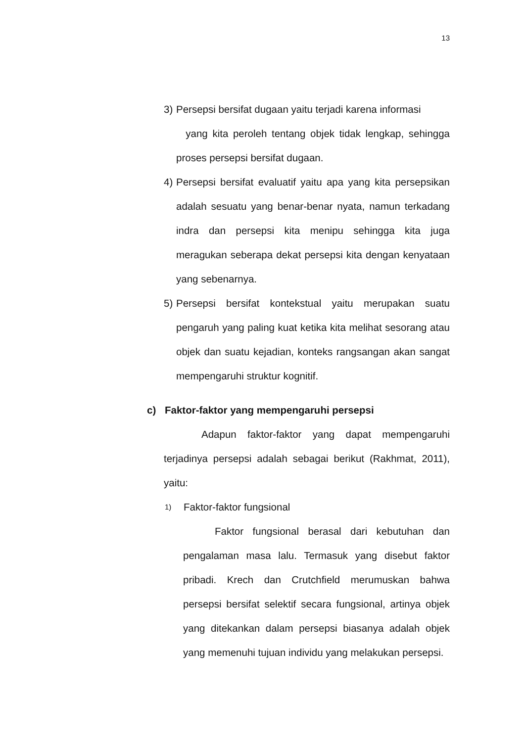13
3) Persepsi bersifat dugaan yaitu terjadi karena informasi
yang kita peroleh tentang objek tidak lengkap, sehingga proses persepsi bersifat dugaan.
4) Persepsi bersifat evaluatif yaitu apa yang kita persepsikan adalah sesuatu yang benar-benar nyata, namun terkadang indra dan persepsi kita menipu sehingga kita juga meragukan seberapa dekat persepsi kita dengan kenyataan yang sebenarnya.
5) Persepsi bersifat kontekstual yaitu merupakan suatu pengaruh yang paling kuat ketika kita melihat sesorang atau objek dan suatu kejadian, konteks rangsangan akan sangat mempengaruhi struktur kognitif.
c) Faktor-faktor yang mempengaruhi persepsi
Adapun faktor-faktor yang dapat mempengaruhi terjadinya persepsi adalah sebagai berikut (Rakhmat, 2011), yaitu:
1) Faktor-faktor fungsional
Faktor fungsional berasal dari kebutuhan dan pengalaman masa lalu. Termasuk yang disebut faktor pribadi. Krech dan Crutchfield merumuskan bahwa persepsi bersifat selektif secara fungsional, artinya objek yang ditekankan dalam persepsi biasanya adalah objek yang memenuhi tujuan individu yang melakukan persepsi.